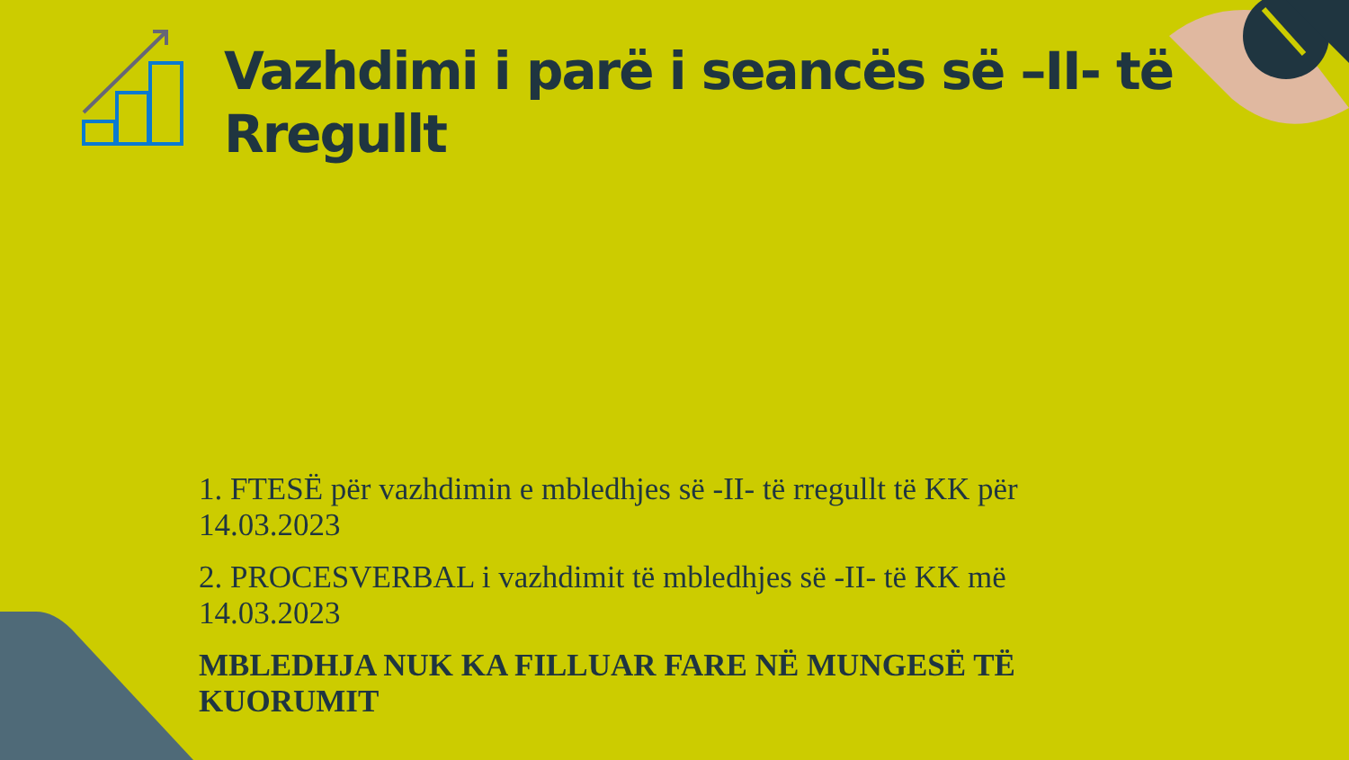Vazhdimi i parë i seancës së –II- të Rregullt
1. FTESË për vazhdimin e mbledhjes së -II- të rregullt të KK për 14.03.2023
2. PROCESVERBAL i vazhdimit të mbledhjes së -II- të KK më 14.03.2023
MBLEDHJA NUK KA FILLUAR FARE NË MUNGESË TË KUORUMIT